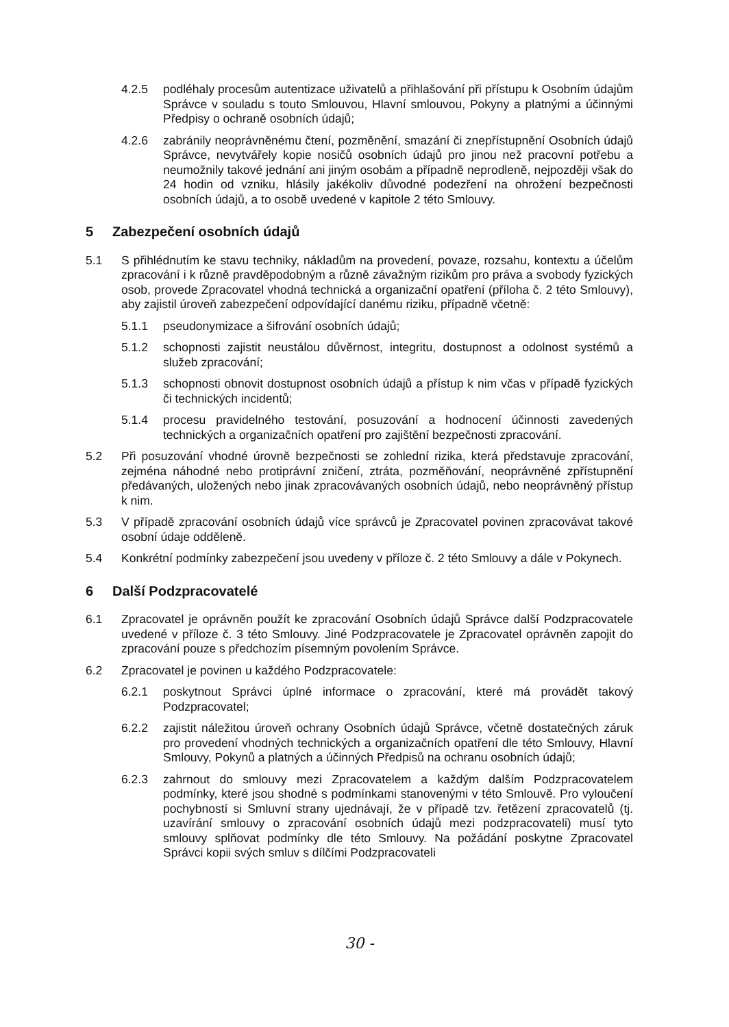4.2.5 podléhaly procesům autentizace uživatelů a přihlašování při přístupu k Osobním údajům Správce v souladu s touto Smlouvou, Hlavní smlouvou, Pokyny a platnými a účinnými Předpisy o ochraně osobních údajů;
4.2.6 zabránily neoprávněnému čtení, pozměnění, smazání či znepřístupnění Osobních údajů Správce, nevytvářely kopie nosičů osobních údajů pro jinou než pracovní potřebu a neumožnily takové jednání ani jiným osobám a případně neprodleně, nejpozději však do 24 hodin od vzniku, hlásily jakékoliv důvodné podezření na ohrožení bezpečnosti osobních údajů, a to osobě uvedené v kapitole 2 této Smlouvy.
5 Zabezpečení osobních údajů
5.1 S přihlédnutím ke stavu techniky, nákladům na provedení, povaze, rozsahu, kontextu a účelům zpracování i k různě pravděpodobným a různě závažným rizikům pro práva a svobody fyzických osob, provede Zpracovatel vhodná technická a organizační opatření (příloha č. 2 této Smlouvy), aby zajistil úroveň zabezpečení odpovídající danému riziku, případně včetně:
5.1.1 pseudonymizace a šifrování osobních údajů;
5.1.2 schopnosti zajistit neustálou důvěrnost, integritu, dostupnost a odolnost systémů a služeb zpracování;
5.1.3 schopnosti obnovit dostupnost osobních údajů a přístup k nim včas v případě fyzických či technických incidentů;
5.1.4 procesu pravidelného testování, posuzování a hodnocení účinnosti zavedených technických a organizačních opatření pro zajištění bezpečnosti zpracování.
5.2 Při posuzování vhodné úrovně bezpečnosti se zohlední rizika, která představuje zpracování, zejména náhodné nebo protiprávní zničení, ztráta, pozměňování, neoprávněné zpřístupnění předávaných, uložených nebo jinak zpracovávaných osobních údajů, nebo neoprávněný přístup k nim.
5.3 V případě zpracování osobních údajů více správců je Zpracovatel povinen zpracovávat takové osobní údaje odděleně.
5.4 Konkrétní podmínky zabezpečení jsou uvedeny v příloze č. 2 této Smlouvy a dále v Pokynech.
6 Další Podzpracovatelé
6.1 Zpracovatel je oprávněn použít ke zpracování Osobních údajů Správce další Podzpracovatele uvedené v příloze č. 3 této Smlouvy. Jiné Podzpracovatele je Zpracovatel oprávněn zapojit do zpracování pouze s předchozím písemným povolením Správce.
6.2 Zpracovatel je povinen u každého Podzpracovatele:
6.2.1 poskytnout Správci úplné informace o zpracování, které má provádět takový Podzpracovatel;
6.2.2 zajistit náležitou úroveň ochrany Osobních údajů Správce, včetně dostatečných záruk pro provedení vhodných technických a organizačních opatření dle této Smlouvy, Hlavní Smlouvy, Pokynů a platných a účinných Předpisů na ochranu osobních údajů;
6.2.3 zahrnout do smlouvy mezi Zpracovatelem a každým dalším Podzpracovatelem podmínky, které jsou shodné s podmínkami stanovenými v této Smlouvě. Pro vyloučení pochybností si Smluvní strany ujednávají, že v případě tzv. řetězení zpracovatelů (tj. uzavírání smlouvy o zpracování osobních údajů mezi podzpracovateli) musí tyto smlouvy splňovat podmínky dle této Smlouvy. Na požádání poskytne Zpracovatel Správci kopii svých smluv s dílčími Podzpracovateli
30 -